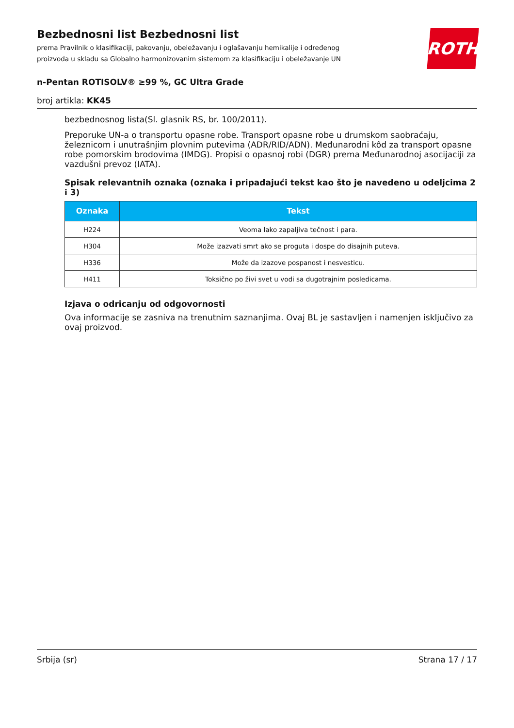ROTH
Bezbednosni list Bezbednosni list
prema Pravilnik o klasifikaciji, pakovanju, obeležavanju i oglašavanju hemikalije i određenog proizvoda u skladu sa Globalno harmonizovanim sistemom za klasifikaciju i obeležavanje UN
n-Pentan ROTISOLV® ≥99 %, GC Ultra Grade
broj artikla: KK45
bezbednosnog lista(Sl. glasnik RS, br. 100/2011).
Preporuke UN-a o transportu opasne robe. Transport opasne robe u drumskom saobraćaju, železnicom i unutrašnjim plovnim putevima (ADR/RID/ADN). Međunarodni kôd za transport opasne robe pomorskim brodovima (IMDG). Propisi o opasnoj robi (DGR) prema Međunarodnoj asocijaciji za vazdušni prevoz (IATA).
Spisak relevantnih oznaka (oznaka i pripadajući tekst kao što je navedeno u odeljcima 2 i 3)
| Oznaka | Tekst |
| --- | --- |
| H224 | Veoma lako zapaljiva tečnost i para. |
| H304 | Može izazvati smrt ako se proguta i dospe do disajnih puteva. |
| H336 | Može da izazove pospanost i nesvesticu. |
| H411 | Toksično po živi svet u vodi sa dugotrajnim posledicama. |
Izjava o odricanju od odgovornosti
Ova informacije se zasniva na trenutnim saznanjima. Ovaj BL je sastavljen i namenjen isključivo za ovaj proizvod.
Srbija (sr) Strana 17 / 17